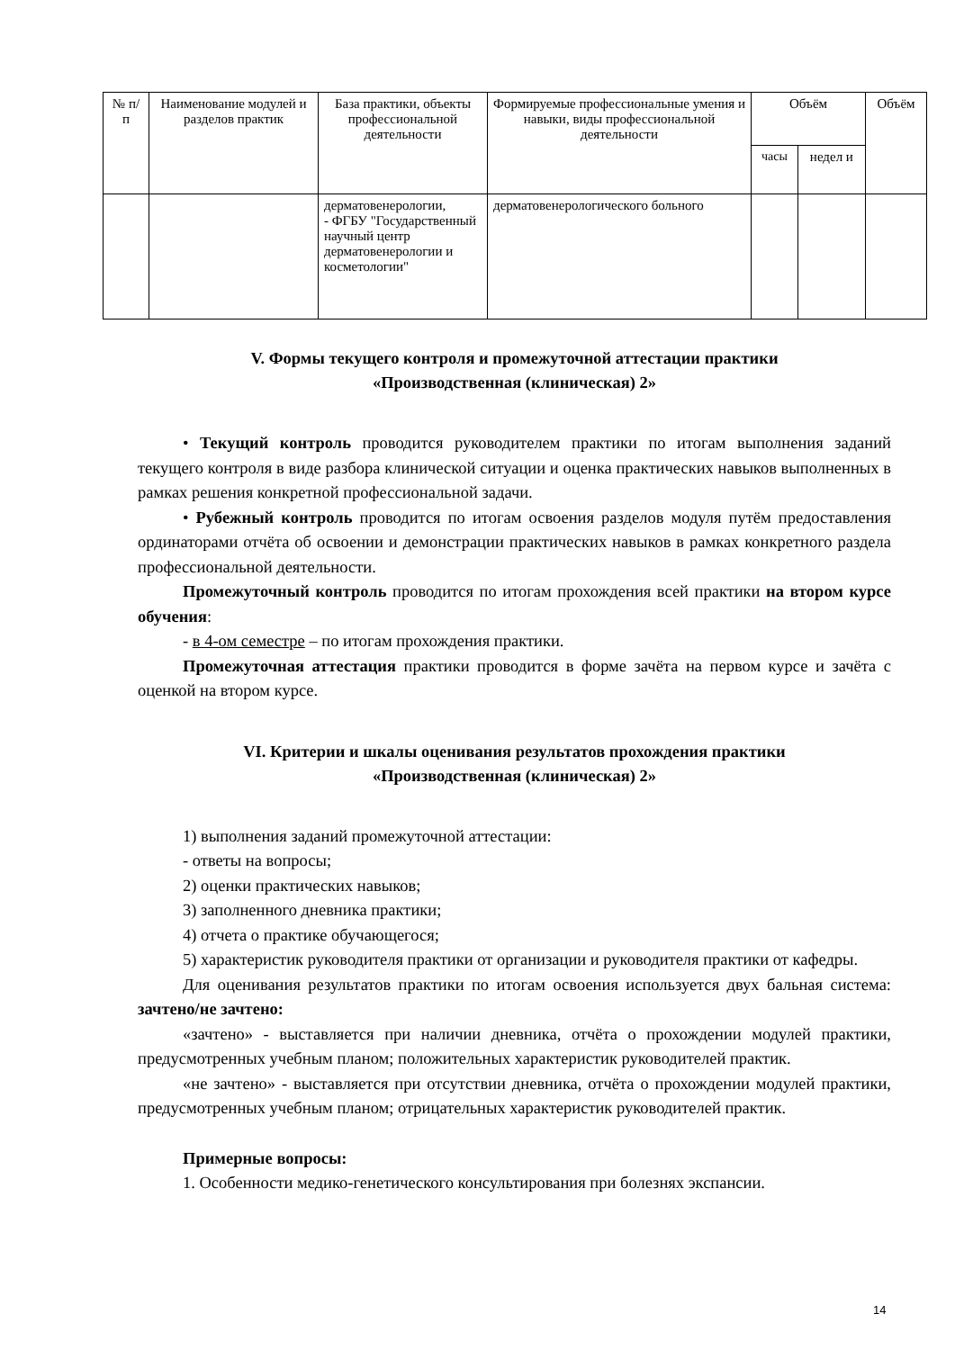| № п/п | Наименование модулей и разделов практик | База практики, объекты профессиональной деятельности | Формируемые профессиональные умения и навыки, виды профессиональной деятельности | Объём | | Объём |
| --- | --- | --- | --- | --- | --- | --- |
| | | | | часы | недел и | |
| | | дерматовенерологии, - ФГБУ "Государственный научный центр дерматовенерологии и косметологии" | дерматовенерологического больного | | | |
V. Формы текущего контроля и промежуточной аттестации практики
«Производственная (клиническая) 2»
• Текущий контроль проводится руководителем практики по итогам выполнения заданий текущего контроля в виде разбора клинической ситуации и оценка практических навыков выполненных в рамках решения конкретной профессиональной задачи.
• Рубежный контроль проводится по итогам освоения разделов модуля путём предоставления ординаторами отчёта об освоении и демонстрации практических навыков в рамках конкретного раздела профессиональной деятельности.
Промежуточный контроль проводится по итогам прохождения всей практики на втором курсе обучения:
- в 4-ом семестре – по итогам прохождения практики.
Промежуточная аттестация практики проводится в форме зачёта на первом курсе и зачёта с оценкой на втором курсе.
VI. Критерии и шкалы оценивания результатов прохождения практики
«Производственная (клиническая) 2»
1) выполнения заданий промежуточной аттестации:
- ответы на вопросы;
2) оценки практических навыков;
3) заполненного дневника практики;
4) отчета о практике обучающегося;
5) характеристик руководителя практики от организации и руководителя практики от кафедры.
Для оценивания результатов практики по итогам освоения используется двух бальная система: зачтено/не зачтено:
«зачтено» - выставляется при наличии дневника, отчёта о прохождении модулей практики, предусмотренных учебным планом; положительных характеристик руководителей практик.
«не зачтено» - выставляется при отсутствии дневника, отчёта о прохождении модулей практики, предусмотренных учебным планом; отрицательных характеристик руководителей практик.
Примерные вопросы:
1. Особенности медико-генетического консультирования при болезнях экспансии.
14